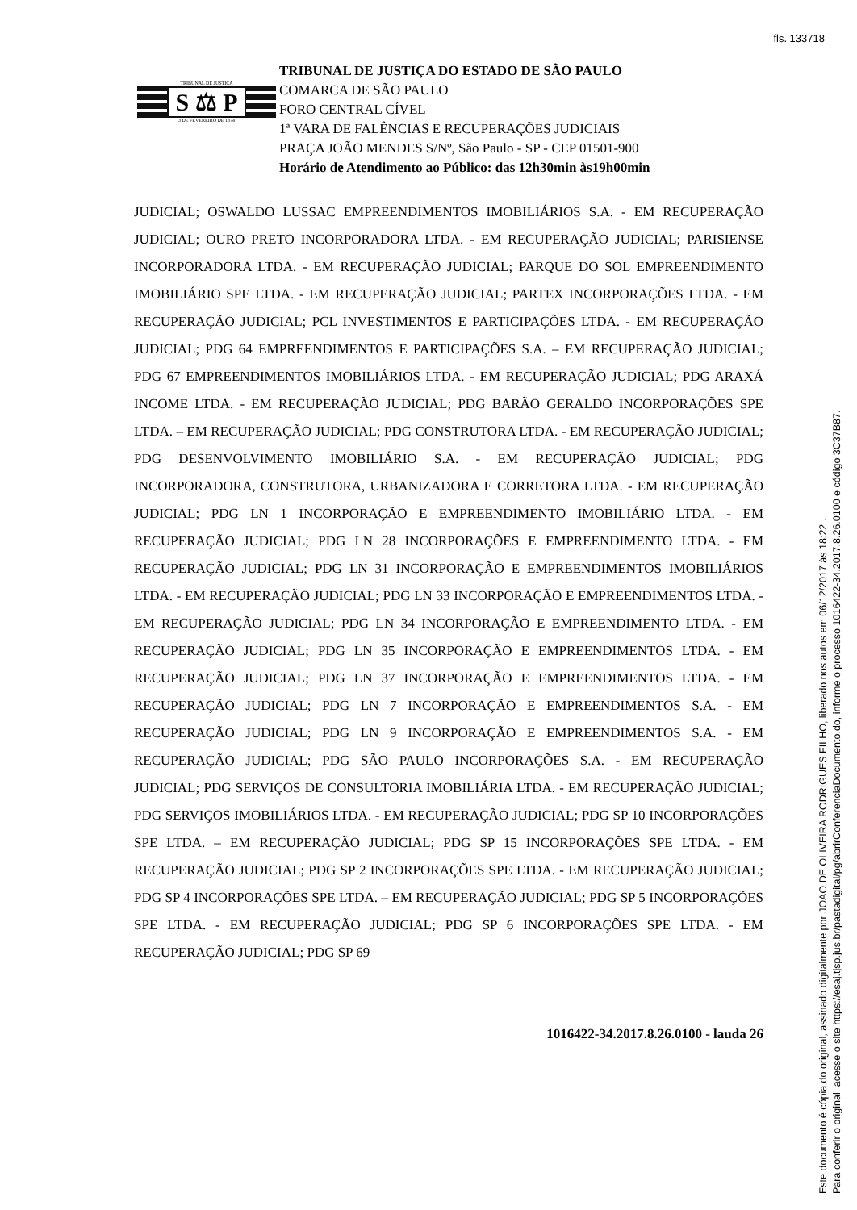fls. 133718
TRIBUNAL DE JUSTIÇA
S ⚖ P
3 DE FEVEREIRO DE 1874
TRIBUNAL DE JUSTIÇA DO ESTADO DE SÃO PAULO
COMARCA DE SÃO PAULO
FORO CENTRAL CÍVEL
1ª VARA DE FALÊNCIAS E RECUPERAÇÕES JUDICIAIS
PRAÇA JOÃO MENDES S/Nº, São Paulo - SP - CEP 01501-900
Horário de Atendimento ao Público: das 12h30min às19h00min
JUDICIAL; OSWALDO LUSSAC EMPREENDIMENTOS IMOBILIÁRIOS S.A. - EM RECUPERAÇÃO JUDICIAL; OURO PRETO INCORPORADORA LTDA. - EM RECUPERAÇÃO JUDICIAL; PARISIENSE INCORPORADORA LTDA. - EM RECUPERAÇÃO JUDICIAL; PARQUE DO SOL EMPREENDIMENTO IMOBILIÁRIO SPE LTDA. - EM RECUPERAÇÃO JUDICIAL; PARTEX INCORPORAÇÕES LTDA. - EM RECUPERAÇÃO JUDICIAL; PCL INVESTIMENTOS E PARTICIPAÇÕES LTDA. - EM RECUPERAÇÃO JUDICIAL; PDG 64 EMPREENDIMENTOS E PARTICIPAÇÕES S.A. – EM RECUPERAÇÃO JUDICIAL; PDG 67 EMPREENDIMENTOS IMOBILIÁRIOS LTDA. - EM RECUPERAÇÃO JUDICIAL; PDG ARAXÁ INCOME LTDA. - EM RECUPERAÇÃO JUDICIAL; PDG BARÃO GERALDO INCORPORAÇÕES SPE LTDA. – EM RECUPERAÇÃO JUDICIAL; PDG CONSTRUTORA LTDA. - EM RECUPERAÇÃO JUDICIAL; PDG DESENVOLVIMENTO IMOBILIÁRIO S.A. - EM RECUPERAÇÃO JUDICIAL; PDG INCORPORADORA, CONSTRUTORA, URBANIZADORA E CORRETORA LTDA. - EM RECUPERAÇÃO JUDICIAL; PDG LN 1 INCORPORAÇÃO E EMPREENDIMENTO IMOBILIÁRIO LTDA. - EM RECUPERAÇÃO JUDICIAL; PDG LN 28 INCORPORAÇÕES E EMPREENDIMENTO LTDA. - EM RECUPERAÇÃO JUDICIAL; PDG LN 31 INCORPORAÇÃO E EMPREENDIMENTOS IMOBILIÁRIOS LTDA. - EM RECUPERAÇÃO JUDICIAL; PDG LN 33 INCORPORAÇÃO E EMPREENDIMENTOS LTDA. - EM RECUPERAÇÃO JUDICIAL; PDG LN 34 INCORPORAÇÃO E EMPREENDIMENTO LTDA. - EM RECUPERAÇÃO JUDICIAL; PDG LN 35 INCORPORAÇÃO E EMPREENDIMENTOS LTDA. - EM RECUPERAÇÃO JUDICIAL; PDG LN 37 INCORPORAÇÃO E EMPREENDIMENTOS LTDA. - EM RECUPERAÇÃO JUDICIAL; PDG LN 7 INCORPORAÇÃO E EMPREENDIMENTOS S.A. - EM RECUPERAÇÃO JUDICIAL; PDG LN 9 INCORPORAÇÃO E EMPREENDIMENTOS S.A. - EM RECUPERAÇÃO JUDICIAL; PDG SÃO PAULO INCORPORAÇÕES S.A. - EM RECUPERAÇÃO JUDICIAL; PDG SERVIÇOS DE CONSULTORIA IMOBILIÁRIA LTDA. - EM RECUPERAÇÃO JUDICIAL; PDG SERVIÇOS IMOBILIÁRIOS LTDA. - EM RECUPERAÇÃO JUDICIAL; PDG SP 10 INCORPORAÇÕES SPE LTDA. – EM RECUPERAÇÃO JUDICIAL; PDG SP 15 INCORPORAÇÕES SPE LTDA. - EM RECUPERAÇÃO JUDICIAL; PDG SP 2 INCORPORAÇÕES SPE LTDA. - EM RECUPERAÇÃO JUDICIAL; PDG SP 4 INCORPORAÇÕES SPE LTDA. – EM RECUPERAÇÃO JUDICIAL; PDG SP 5 INCORPORAÇÕES SPE LTDA. - EM RECUPERAÇÃO JUDICIAL; PDG SP 6 INCORPORAÇÕES SPE LTDA. - EM RECUPERAÇÃO JUDICIAL; PDG SP 69
1016422-34.2017.8.26.0100 - lauda 26
Este documento é cópia do original, assinado digitalmente por JOAO DE OLIVEIRA RODRIGUES FILHO, liberado nos autos em 06/12/2017 às 18:22 .
Para conferir o original, acesse o site https://esaj.tjsp.jus.br/pastadigital/pg/abrirConferenciaDocumento.do, informe o processo 1016422-34.2017.8.26.0100 e código 3C37B87.